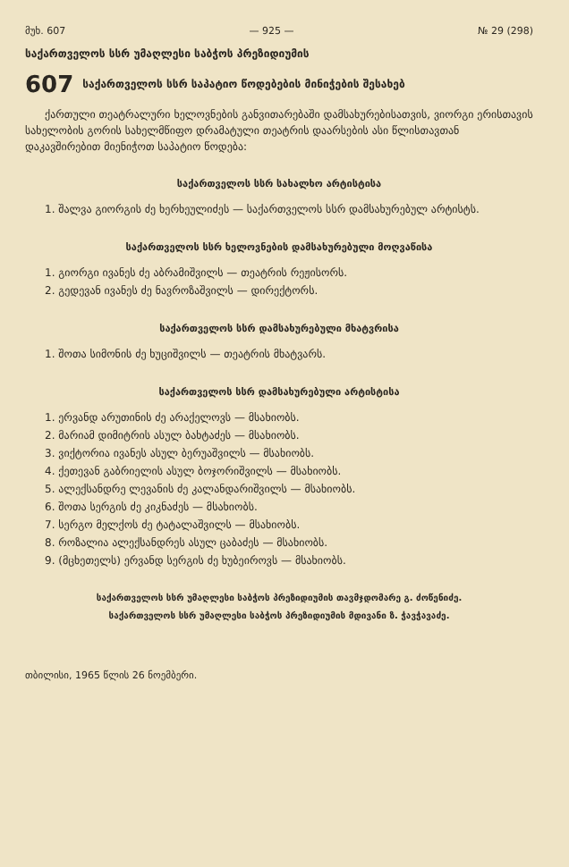მუხ. 607 — 925 — № 29 (298)
საქართველოს სსრ უმაღლესი საბჭოს პრეზიდიუმის
607 საქართველოს სსრ საპატიო წოდებების მინიჭების შესახებ
ქართული თეატრალური ხელოვნების განვითარებაში დამსახურებისათვის, ვიორგი ერისთავის სახელობის გორის სახელმწიფო დრამატული თეატრის დაარსების ასი წლისთავთან დაკავშირებით მიენიჭოთ საპატიო წოდება:
საქართველოს სსრ სახალხო არტისტისა
1. შალვა გიორგის ძე ხერხეულიძეს — საქართველოს სსრ დამსახურებულ არტისტს.
საქართველოს სსრ ხელოვნების დამსახურებული მოღვაწისა
1. გიორგი ივანეს ძე აბრამიშვილს — თეატრის რეჟისორს.
2. გედევან ივანეს ძე ნავროზაშვილს — დირექტორს.
საქართველოს სსრ დამსახურებული მხატვრისა
1. შოთა სიმონის ძე ხუციშვილს — თეატრის მხატვარს.
საქართველოს სსრ დამსახურებული არტისტისა
1. ერვანდ არუთინის ძე არაქელოვს — მსახიობს.
2. მარიამ დიმიტრის ასულ ბახტაძეს — მსახიობს.
3. ვიქტორია ივანეს ასულ ბერუაშვილს — მსახიობს.
4. ქეთევან გაბრიელის ასულ ბოჯორიშვილს — მსახიობს.
5. ალექსანდრე ლევანის ძე კალანდარიშვილს — მსახიობს.
6. შოთა სერგის ძე კიკნაძეს — მსახიობს.
7. სერგო მელქოს ძე ტატალაშვილს — მსახიობს.
8. როზალია ალექსანდრეს ასულ ცაბაძეს — მსახიობს.
9. (მცხეთელს) ერვანდ სერგის ძე ხუბეიროვს — მსახიობს.
საქართველოს სსრ უმაღლესი საბჭოს პრეზიდიუმის თავმჯდომარე გ. ძოწენიძე.
საქართველოს სსრ უმაღლესი საბჭოს პრეზიდიუმის მდივანი ზ. ჭავჭავაძე.
თბილისი, 1965 წლის 26 ნოემბერი.